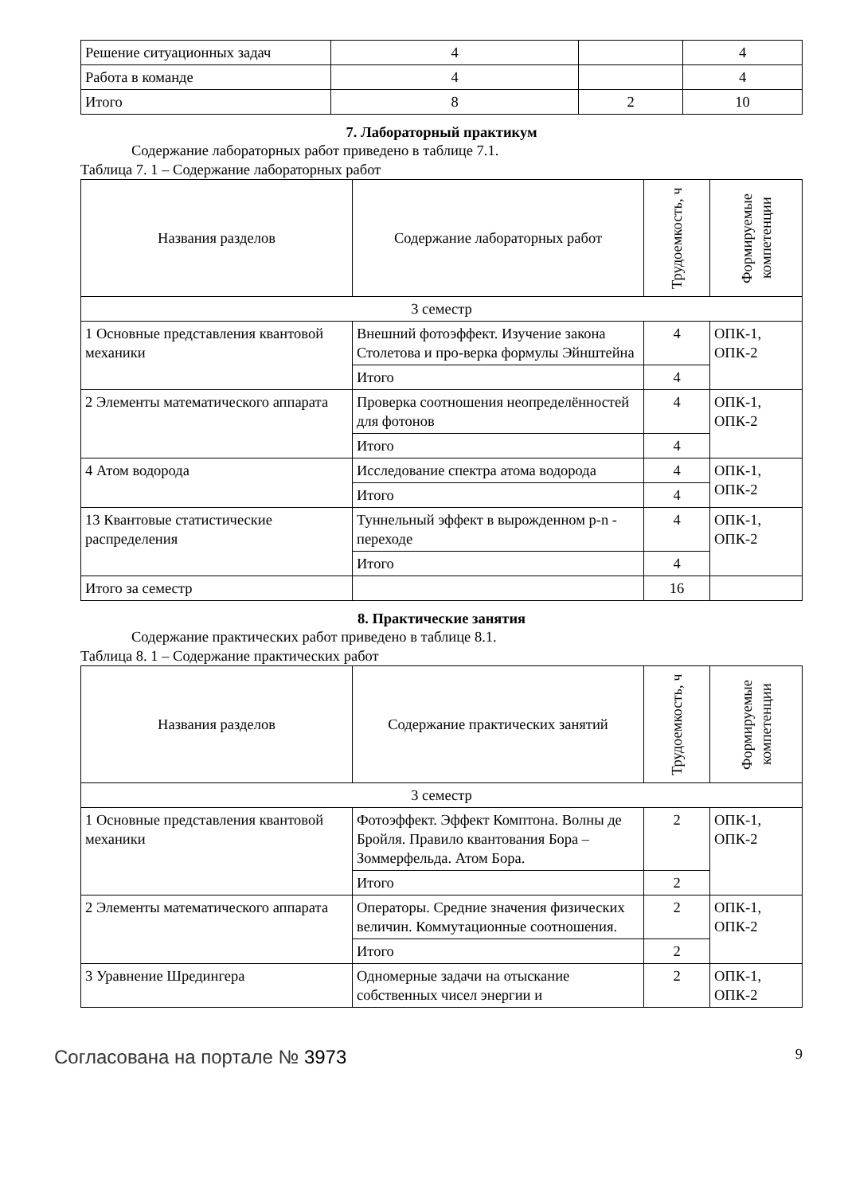| Решение ситуационных задач | 4 | | 4 |
| Работа в команде | 4 | | 4 |
| Итого | 8 | 2 | 10 |
7. Лабораторный практикум
Содержание лабораторных работ приведено в таблице 7.1.
Таблица 7. 1 – Содержание лабораторных работ
| Названия разделов | Содержание лабораторных работ | Трудоемкость, ч | Формируемые компетенции |
| 3 семестр | | | |
| 1 Основные представления квантовой механики | Внешний фотоэффект. Изучение закона Столетова и про-верка формулы Эйнштейна | 4 | ОПК-1, ОПК-2 |
| | Итого | 4 | |
| 2 Элементы математического аппарата | Проверка соотношения неопределённостей для фотонов | 4 | ОПК-1, ОПК-2 |
| | Итого | 4 | |
| 4 Атом водорода | Исследование спектра атома водорода | 4 | ОПК-1, ОПК-2 |
| | Итого | 4 | |
| 13 Квантовые статистические распределения | Туннельный эффект в вырожденном p-n - переходе | 4 | ОПК-1, ОПК-2 |
| | Итого | 4 | |
| Итого за семестр | | 16 | |
8. Практические занятия
Содержание практических работ приведено в таблице 8.1.
Таблица 8. 1 – Содержание практических работ
| Названия разделов | Содержание практических занятий | Трудоемкость, ч | Формируемые компетенции |
| 3 семестр | | | |
| 1 Основные представления квантовой механики | Фотоэффект. Эффект Комптона. Волны де Бройля. Правило квантования Бора – Зоммерфельда. Атом Бора. | 2 | ОПК-1, ОПК-2 |
| | Итого | 2 | |
| 2 Элементы математического аппарата | Операторы. Средние значения физических величин. Коммутационные соотношения. | 2 | ОПК-1, ОПК-2 |
| | Итого | 2 | |
| 3 Уравнение Шредингера | Одномерные задачи на отыскание собственных чисел энергии и | 2 | ОПК-1, ОПК-2 |
Согласована на портале № 3973 9